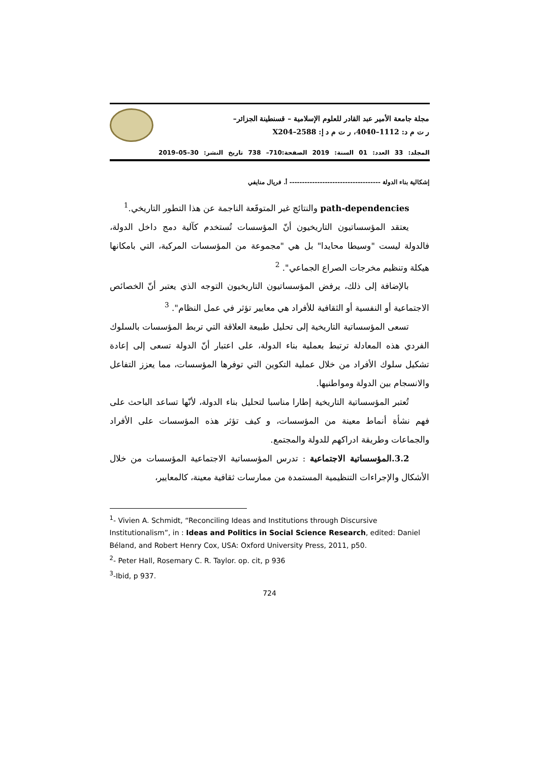مجلة جامعة الأمير عبد القادر للعلوم الإسلامية – قسنطينة الجزائر–
ر ت م د: 1112–4040، ر ت م د إ: 2588–X204
المجلد: 33 العدد: 01 السنة: 2019 الصفحة:710– 738 تاريخ النشر: 30–05–2019
إشكالية بناء الدولة ------------------------------------ أ. فريال منايفي
path-dependencies والنتائج غير المتوقَعة الناجمة عن هذا التطور التاريخي.<sup>1</sup>
يعتقد المؤسساتيون التاريخيون أنّ المؤسسات تُستخدم كآلية دمج داخل الدولة، فالدولة ليست "وسيطا محايدا" بل هي "مجموعة من المؤسسات المركبة، التي بامكانها هيكلة وتنظيم مخرجات الصراع الجماعي". <sup>2</sup>
بالإضافة إلى ذلك، يرفض المؤسساتيون التاريخيون التوجه الذي يعتبر أنّ الخصائص الاجتماعية أو النفسية أو الثقافية للأفراد هي معايير تؤثر في عمل النظام". <sup>3</sup>
تسعى المؤسساتية التاريخية إلى تحليل طبيعة العلاقة التي تربط المؤسسات بالسلوك الفردي هذه المعادلة ترتبط بعملية بناء الدولة، على اعتبار أنّ الدولة تسعى إلى إعادة تشكيل سلوك الأفراد من خلال عملية التكوين التي توفرها المؤسسات، مما يعزز التفاعل والانسجام بين الدولة ومواطنيها.
تُعتبر المؤسساتية التاريخية إطارا مناسبا لتحليل بناء الدولة، لأنّها تساعد الباحث على فهم نشأة أنماط معينة من المؤسسات، و كيف تؤثر هذه المؤسسات على الأفراد والجماعات وطريقة ادراكهم للدولة والمجتمع.
3.2.المؤسساتية الاجتماعية : تدرس المؤسساتية الاجتماعية المؤسسات من خلال الأشكال والإجراءات التنظيمية المستمدة من ممارسات ثقافية معينة، كالمعايير،
<sup>1</sup>- Vivien A. Schmidt, “Reconciling Ideas and Institutions through Discursive Institutionalism”, in : Ideas and Politics in Social Science Research, edited: Daniel Béland, and Robert Henry Cox, USA: Oxford University Press, 2011, p50.
<sup>2</sup>- Peter Hall, Rosemary C. R. Taylor. op. cit, p 936
<sup>3</sup>-Ibid, p 937.
724